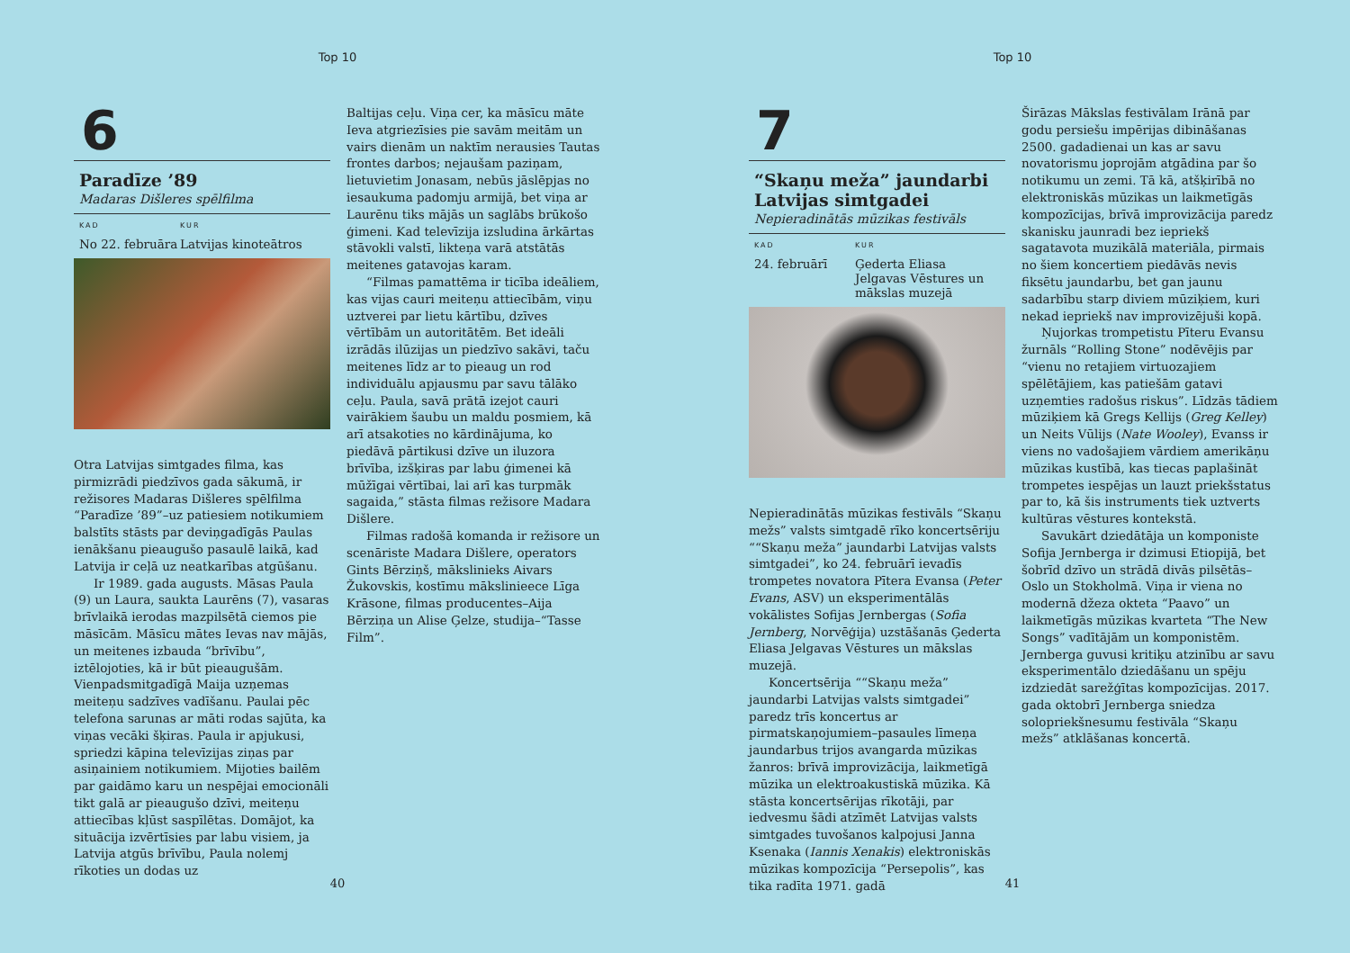Top 10
6
Paradīze ’89
Madaras Dišleres spēlfilma
KAD
No 22. februāra
KUR
Latvijas kinoteātros
Otra Latvijas simtgades filma, kas pirmizrādi piedzīvos gada sākumā, ir režisores Madaras Dišleres spēlfilma “Paradīze ’89”–uz patiesiem notikumiem balstīts stāsts par deviņgadīgās Paulas ienākšanu pieaugušo pasaulē laikā, kad Latvija ir ceļā uz neatkarības atgūšanu.
Ir 1989. gada augusts. Māsas Paula (9) un Laura, saukta Laurēns (7), vasaras brīvlaikā ierodas mazpilsētā ciemos pie māsīcām. Māsīcu mātes Ievas nav mājās, un meitenes izbauda “brīvību”, iztēlojoties, kā ir būt pieaugušām. Vienpadsmitgadīgā Maija uzņemas meiteņu sadzīves vadīšanu. Paulai pēc telefona sarunas ar māti rodas sajūta, ka viņas vecāki šķiras. Paula ir apjukusi, spriedzi kāpina televīzijas ziņas par asiņainiem notikumiem. Mijoties bailēm par gaidāmo karu un nespējai emocionāli tikt galā ar pieaugušo dzīvi, meiteņu attiecības kļūst saspīlētas. Domājot, ka situācija izvērtīsies par labu visiem, ja Latvija atgūs brīvību, Paula nolemj rīkoties un dodas uz
Baltijas ceļu. Viņa cer, ka māsīcu māte Ieva atgriezīsies pie savām meitām un vairs dienām un naktīm nerausies Tautas frontes darbos; nejaušam paziņam, lietuvietim Jonasam, nebūs jāslēpjas no iesaukuma padomju armijā, bet viņa ar Laurēnu tiks mājās un saglābs brūkošo ģimeni. Kad televīzija izsludina ārkārtas stāvokli valstī, likteņa varā atstātās meitenes gatavojas karam.
“Filmas pamattēma ir ticība ideāliem, kas vijas cauri meiteņu attiecībām, viņu uztverei par lietu kārtību, dzīves vērtībām un autoritātēm. Bet ideāli izrādās ilūzijas un piedzīvo sakāvi, taču meitenes līdz ar to pieaug un rod individuālu apjausmu par savu tālāko ceļu. Paula, savā prātā izejot cauri vairākiem šaubu un maldu posmiem, kā arī atsakoties no kārdinājuma, ko piedāvā pārtikusi dzīve un iluzora brīvība, izšķiras par labu ģimenei kā mūžīgai vērtībai, lai arī kas turpmāk sagaida,” stāsta filmas režisore Madara Dišlere.
Filmas radošā komanda ir režisore un scenāriste Madara Dišlere, operators Gints Bērziņš, mākslinieks Aivars Žukovskis, kostīmu mākslinieece Līga Krāsone, filmas producentes–Aija Bērziņa un Alise Ģelze, studija–“Tasse Film”.
40
Top 10
7
“Skaņu meža” jaundarbi Latvijas simtgadei
Nepieradinātās mūzikas festivāls
KAD
24. februārī
KUR
Ģederta Eliasa Jelgavas Vēstures un mākslas muzejā
Nepieradinātās mūzikas festivāls “Skaņu mežs” valsts simtgadē rīko koncertsēriju ““Skaņu meža” jaundarbi Latvijas valsts simtgadei”, ko 24. februārī ievadīs trompetes novatora Pītera Evansa (Peter Evans, ASV) un eksperimentālās vokālistes Sofijas Jernbergas (Sofia Jernberg, Norvēģija) uzstāšanās Ģederta Eliasa Jelgavas Vēstures un mākslas muzejā.
Koncertsērija ““Skaņu meža” jaundarbi Latvijas valsts simtgadei” paredz trīs koncertus ar pirmatskaņojumiem–pasaules līmeņa jaundarbus trijos avangarda mūzikas žanros: brīvā improvizācija, laikmetīgā mūzika un elektroakustiskā mūzika. Kā stāsta koncertsērijas rīkotāji, par iedvesmu šādi atzīmēt Latvijas valsts simtgades tuvošanos kalpojusi Janna Ksenaka (Iannis Xenakis) elektroniskās mūzikas kompozīcija “Persepolis”, kas tika radīta 1971. gadā
Širāzas Mākslas festivālam Irānā par godu persiešu impērijas dibināšanas 2500. gadadienai un kas ar savu novatorismu joprojām atgādina par šo notikumu un zemi. Tā kā, atšķirībā no elektroniskās mūzikas un laikmetīgās kompozīcijas, brīvā improvizācija paredz skanisku jaunradi bez iepriekš sagatavota muzikālā materiāla, pirmais no šiem koncertiem piedāvās nevis fiksētu jaundarbu, bet gan jaunu sadarbību starp diviem mūziķiem, kuri nekad iepriekš nav improvizējuši kopā.
Ņujorkas trompetistu Pīteru Evansu žurnāls “Rolling Stone” nodēvējis par “vienu no retajiem virtuozajiem spēlētājiem, kas patiešām gatavi uzņemties radošus riskus”. Līdzās tādiem mūziķiem kā Gregs Kellijs (Greg Kelley) un Neits Vūlijs (Nate Wooley), Evanss ir viens no vadošajiem vārdiem amerikāņu mūzikas kustībā, kas tiecas paplašināt trompetes iespējas un lauzt priekšstatus par to, kā šis instruments tiek uztverts kultūras vēstures kontekstā.
Savukārt dziedātāja un komponiste Sofija Jernberga ir dzimusi Etiopijā, bet šobrīd dzīvo un strādā divās pilsētās–Oslo un Stokholmā. Viņa ir viena no modernā džeza okteta “Paavo” un laikmetīgās mūzikas kvarteta “The New Songs” vadītājām un komponistēm. Jernberga guvusi kritiķu atzinību ar savu eksperimentālo dziedāšanu un spēju izdziedāt sarežģītas kompozīcijas. 2017. gada oktobrī Jernberga sniedza solopriekšnesumu festivāla “Skaņu mežs” atklāšanas koncertā.
41